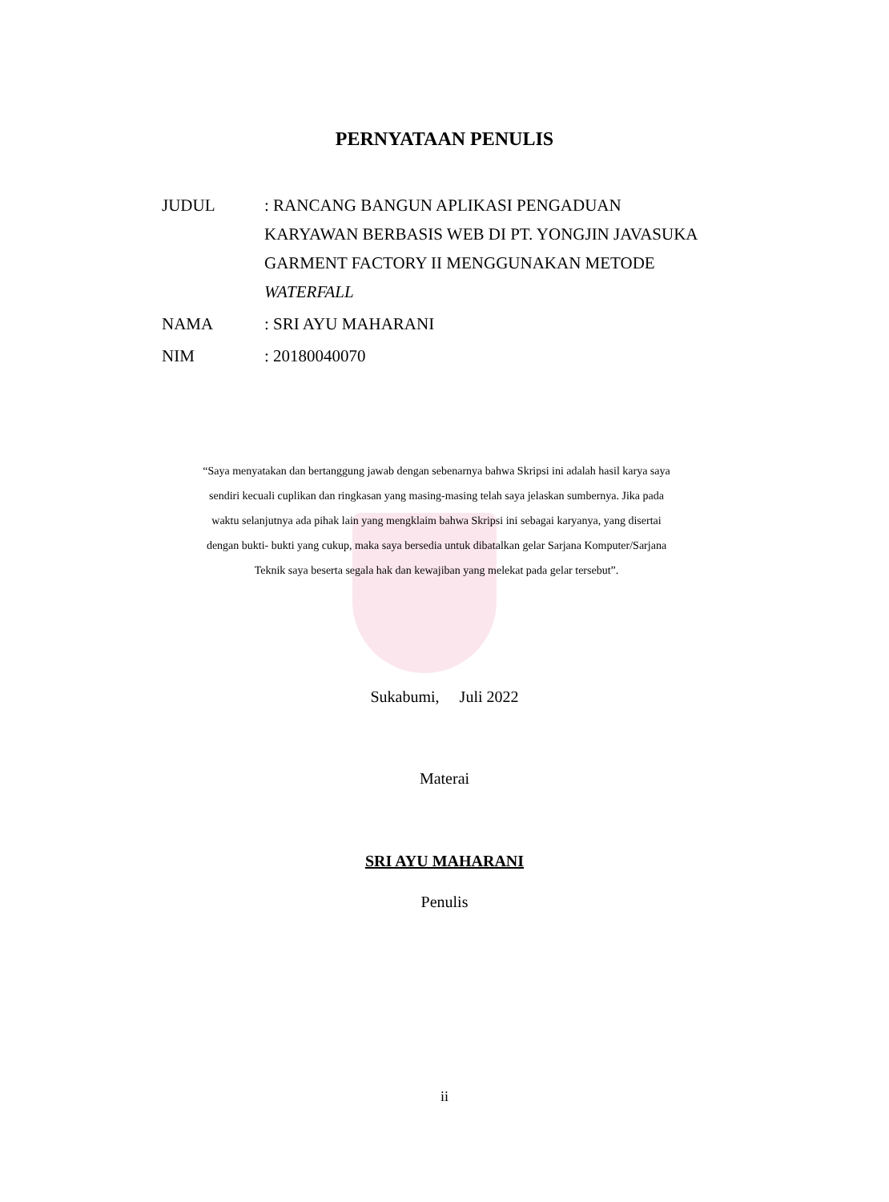PERNYATAAN PENULIS
JUDUL : RANCANG BANGUN APLIKASI PENGADUAN
KARYAWAN BERBASIS WEB DI PT. YONGJIN JAVASUKA
GARMENT FACTORY II MENGGUNAKAN METODE
WATERFALL
NAMA : SRI AYU MAHARANI
NIM : 20180040070
“Saya menyatakan dan bertanggung jawab dengan sebenarnya bahwa Skripsi ini adalah hasil karya saya sendiri kecuali cuplikan dan ringkasan yang masing-masing telah saya jelaskan sumbernya. Jika pada waktu selanjutnya ada pihak lain yang mengklaim bahwa Skripsi ini sebagai karyanya, yang disertai dengan bukti- bukti yang cukup, maka saya bersedia untuk dibatalkan gelar Sarjana Komputer/Sarjana Teknik saya beserta segala hak dan kewajiban yang melekat pada gelar tersebut”.
Sukabumi, Juli 2022
Materai
SRI AYU MAHARANI
Penulis
ii